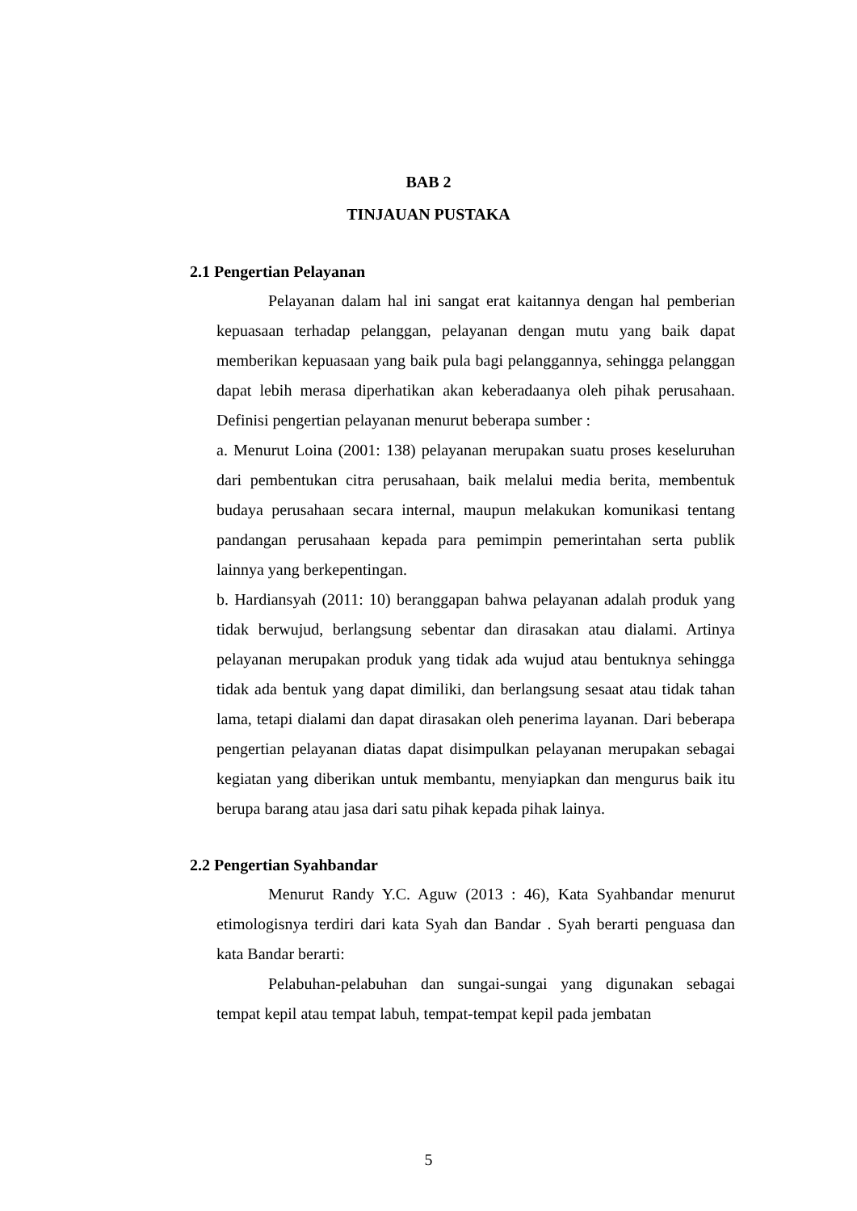BAB 2
TINJAUAN PUSTAKA
2.1 Pengertian Pelayanan
Pelayanan dalam hal ini sangat erat kaitannya dengan hal pemberian kepuasaan terhadap pelanggan, pelayanan dengan mutu yang baik dapat memberikan kepuasaan yang baik pula bagi pelanggannya, sehingga pelanggan dapat lebih merasa diperhatikan akan keberadaanya oleh pihak perusahaan. Definisi pengertian pelayanan menurut beberapa sumber :
a. Menurut Loina (2001: 138) pelayanan merupakan suatu proses keseluruhan dari pembentukan citra perusahaan, baik melalui media berita, membentuk budaya perusahaan secara internal, maupun melakukan komunikasi tentang pandangan perusahaan kepada para pemimpin pemerintahan serta publik lainnya yang berkepentingan.
b. Hardiansyah (2011: 10) beranggapan bahwa pelayanan adalah produk yang tidak berwujud, berlangsung sebentar dan dirasakan atau dialami. Artinya pelayanan merupakan produk yang tidak ada wujud atau bentuknya sehingga tidak ada bentuk yang dapat dimiliki, dan berlangsung sesaat atau tidak tahan lama, tetapi dialami dan dapat dirasakan oleh penerima layanan. Dari beberapa pengertian pelayanan diatas dapat disimpulkan pelayanan merupakan sebagai kegiatan yang diberikan untuk membantu, menyiapkan dan mengurus baik itu berupa barang atau jasa dari satu pihak kepada pihak lainya.
2.2 Pengertian Syahbandar
Menurut Randy Y.C. Aguw (2013 : 46), Kata Syahbandar menurut etimologisnya terdiri dari kata Syah dan Bandar . Syah berarti penguasa dan kata Bandar berarti:
Pelabuhan-pelabuhan dan sungai-sungai yang digunakan sebagai tempat kepil atau tempat labuh, tempat-tempat kepil pada jembatan
5